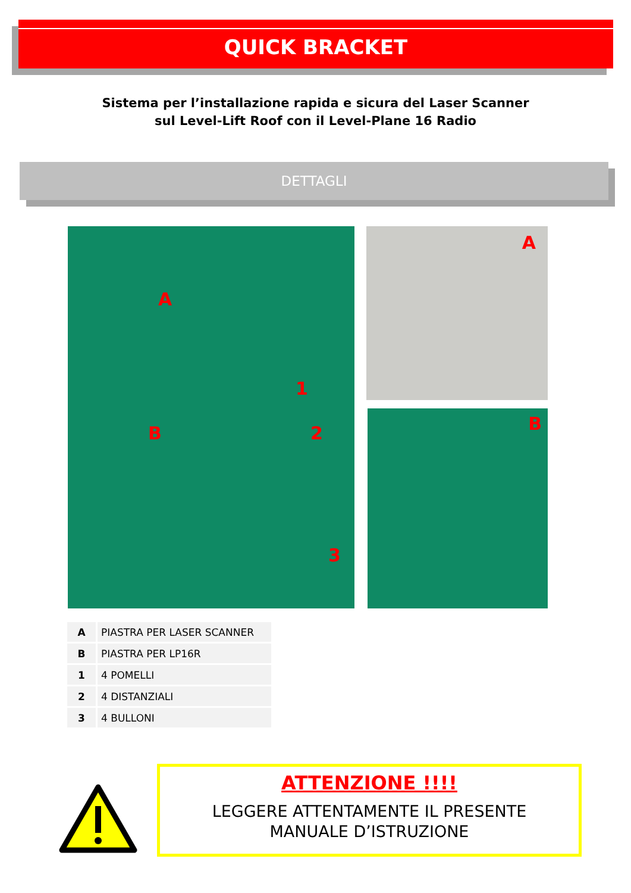QUICK BRACKET
Sistema per l’installazione rapida e sicura del Laser Scanner
sul Level-Lift Roof con il Level-Plane 16 Radio
DETTAGLI
A
1
B 2
3
A
B
| A | PIASTRA PER LASER SCANNER |
| B | PIASTRA PER LP16R |
| 1 | 4 POMELLI |
| 2 | 4 DISTANZIALI |
| 3 | 4 BULLONI |
ATTENZIONE !!!!
LEGGERE ATTENTAMENTE IL PRESENTE
MANUALE D’ISTRUZIONE